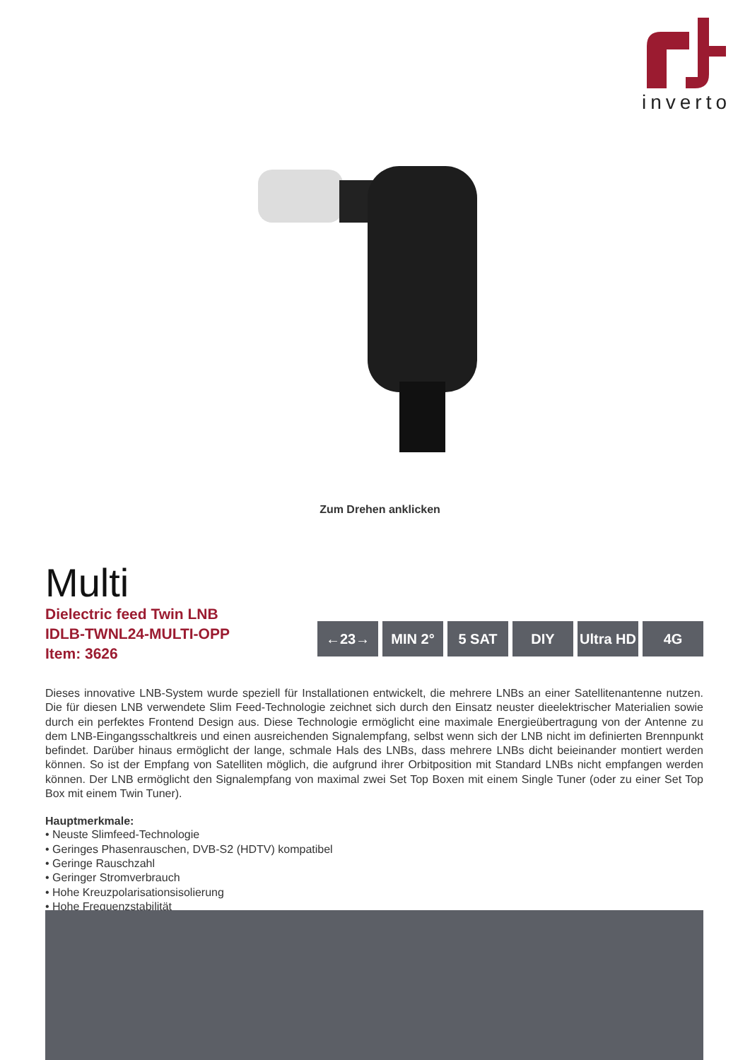inverto
Zum Drehen anklicken
Multi
Dielectric feed Twin LNB
IDLB-TWNL24-MULTI-OPP
Item: 3626
←23→ MIN 2° 5 SAT DIY Ultra HD
4G
Dieses innovative LNB-System wurde speziell für Installationen entwickelt, die mehrere LNBs an einer Satellitenantenne nutzen. Die für diesen LNB verwendete Slim Feed-Technologie zeichnet sich durch den Einsatz neuster dieelektrischer Materialien sowie durch ein perfektes Frontend Design aus. Diese Technologie ermöglicht eine maximale Energieübertragung von der Antenne zu dem LNB-Eingangsschaltkreis und einen ausreichenden Signalempfang, selbst wenn sich der LNB nicht im definierten Brennpunkt befindet. Darüber hinaus ermöglicht der lange, schmale Hals des LNBs, dass mehrere LNBs dicht beieinander montiert werden können. So ist der Empfang von Satelliten möglich, die aufgrund ihrer Orbitposition mit Standard LNBs nicht empfangen werden können. Der LNB ermöglicht den Signalempfang von maximal zwei Set Top Boxen mit einem Single Tuner (oder zu einer Set Top Box mit einem Twin Tuner).
Hauptmerkmale:
• Neuste Slimfeed-Technologie
• Geringes Phasenrauschen, DVB-S2 (HDTV) kompatibel
• Geringe Rauschzahl
• Geringer Stromverbrauch
• Hohe Kreuzpolarisationsisolierung
• Hohe Frequenzstabilität